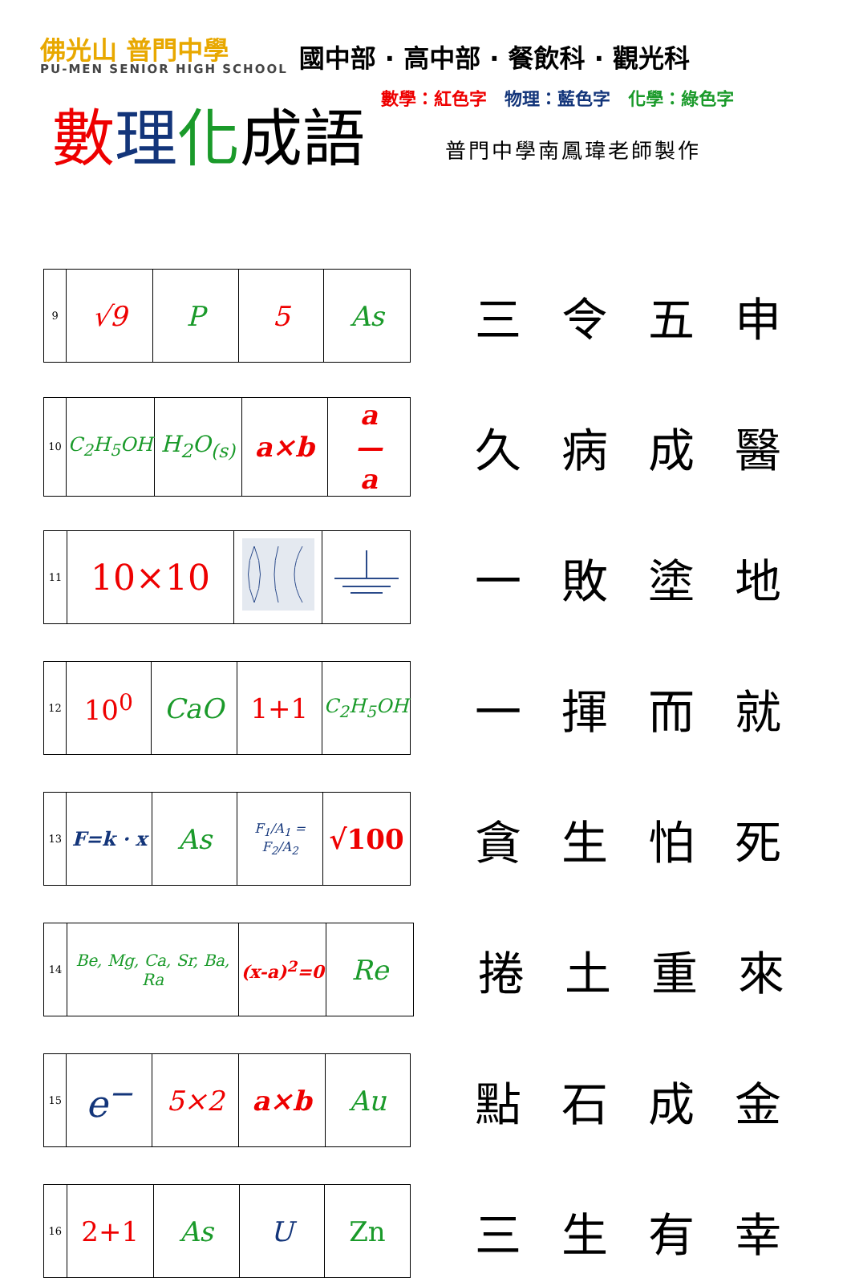佛光山 普門中學
PU-MEN SENIOR HIGH SCHOOL
國中部 · 高中部 · 餐飲科 · 觀光科
數理化成語
數學：紅色字　物理：藍色字　化學：綠色字
普門中學南鳳瑋老師製作
| 9 | √9 | P | 5 | As |
三令五申
| 10 | C<sub>2</sub>H<sub>5</sub>OH | H<sub>2</sub>O<sub>(s)</sub> | a×b | a — a |
久病成醫
| 11 | 10×10 | | |
一敗塗地
| 12 | 10<sup>0</sup> | CaO | 1+1 | C<sub>2</sub>H<sub>5</sub>OH |
一揮而就
| 13 | F=k · x | As | F<sub>1</sub>/A<sub>1</sub> = F<sub>2</sub>/A<sub>2</sub> | √100 |
貪生怕死
| 14 | Be, Mg, Ca, Sr, Ba, Ra | (x-a)<sup>2</sup>=0 | Re |
捲土重來
| 15 | e<sup>−</sup> | 5×2 | a×b | Au |
點石成金
| 16 | 2+1 | As | U | Zn |
三生有幸